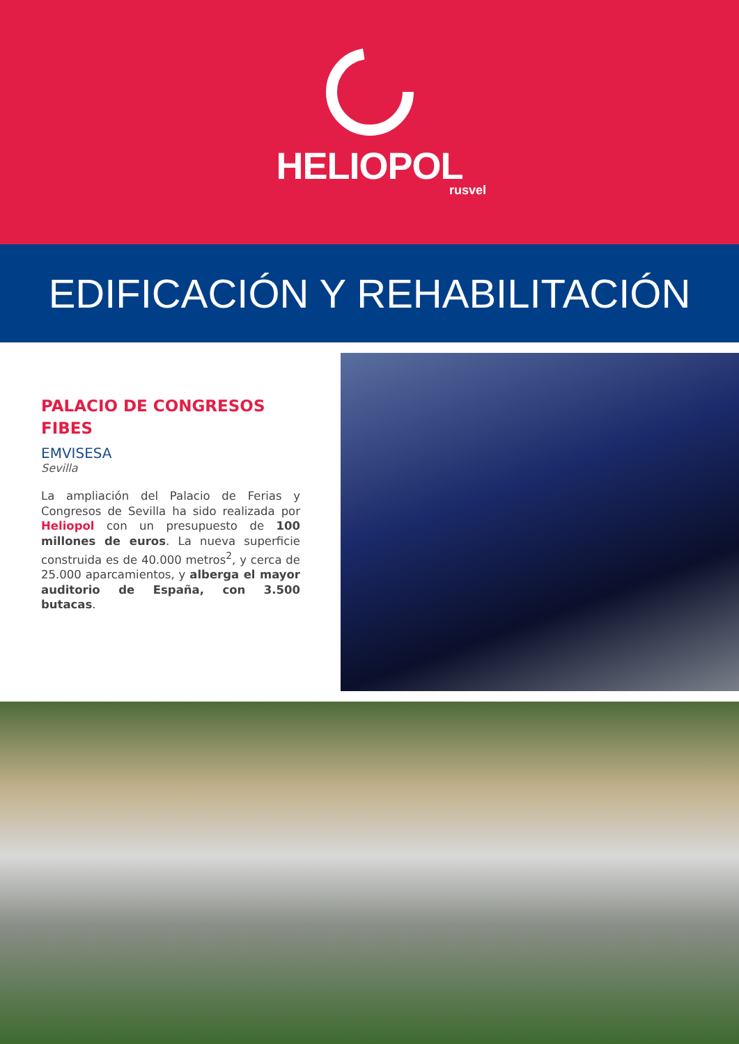HELIOPOL
rusvel
EDIFICACIÓN Y REHABILITACIÓN
PALACIO DE CONGRESOS FIBES
EMVISESA
Sevilla
La ampliación del Palacio de Ferias y Congresos de Sevilla ha sido realizada por Heliopol con un presupuesto de 100 millones de euros. La nueva superficie construida es de 40.000 metros<sup>2</sup>, y cerca de 25.000 aparcamientos, y alberga el mayor auditorio de España, con 3.500 butacas.